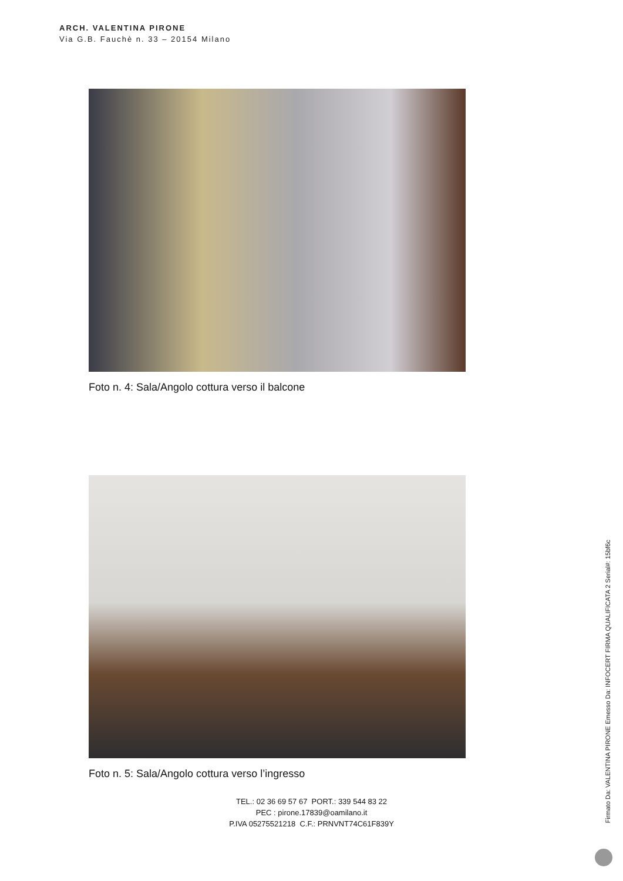ARCH. VALENTINA PIRONE
Via G.B. Fauchè n. 33 – 20154 Milano
Foto n. 4: Sala/Angolo cottura verso il balcone
Foto n. 5: Sala/Angolo cottura verso l’ingresso
TEL.: 02 36 69 57 67 PORT.: 339 544 83 22
PEC : pirone.17839@oamilano.it
P.IVA 05275521218 C.F.: PRNVNT74C61F839Y
Firmato Da: VALENTINA PIRONE Emesso Da: INFOCERT FIRMA QUALIFICATA 2 Serial#: 15bf6c